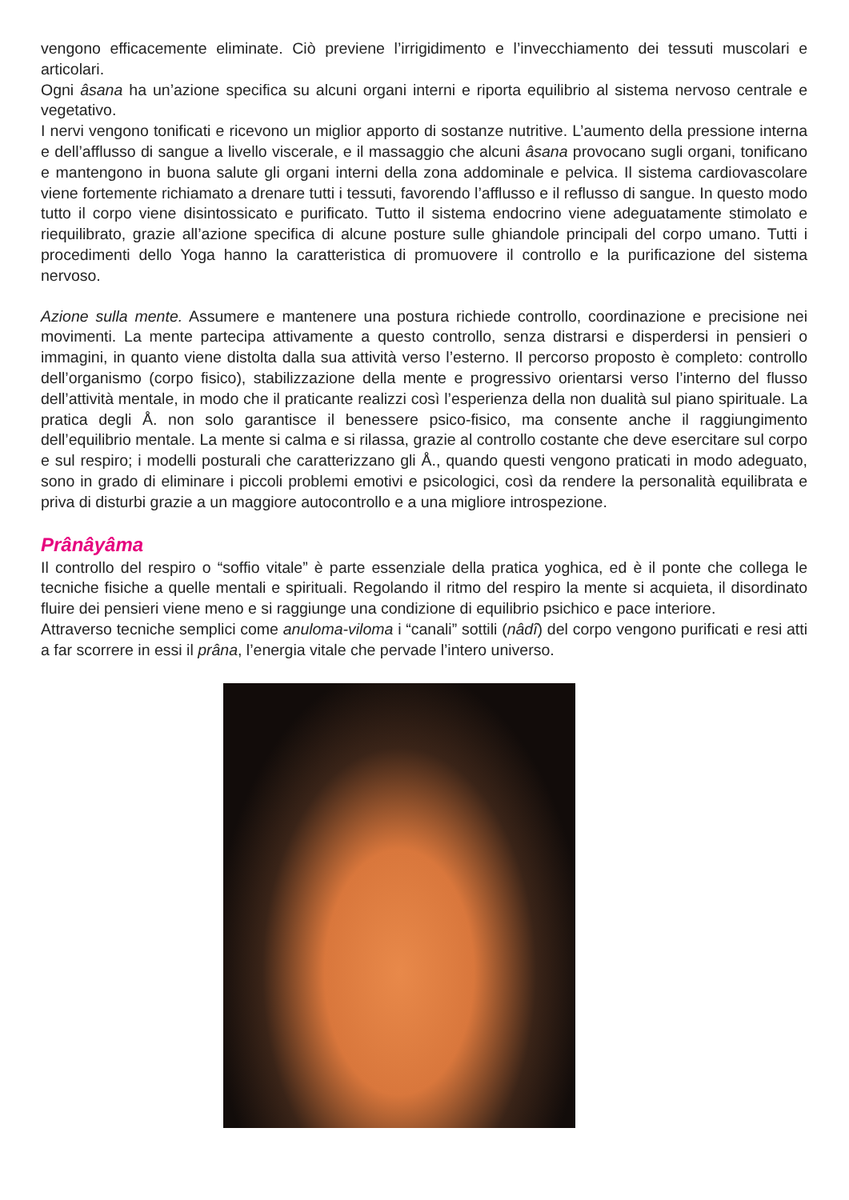vengono efficacemente eliminate. Ciò previene l’irrigidimento e l’invecchiamento dei tessuti muscolari e articolari.
Ogni âsana ha un’azione specifica su alcuni organi interni e riporta equilibrio al sistema nervoso centrale e vegetativo.
I nervi vengono tonificati e ricevono un miglior apporto di sostanze nutritive. L’aumento della pressione interna e dell’afflusso di sangue a livello viscerale, e il massaggio che alcuni âsana provocano sugli organi, tonificano e mantengono in buona salute gli organi interni della zona addominale e pelvica. Il sistema cardiovascolare viene fortemente richiamato a drenare tutti i tessuti, favorendo l’afflusso e il reflusso di sangue. In questo modo tutto il corpo viene disintossicato e purificato. Tutto il sistema endocrino viene adeguatamente stimolato e riequilibrato, grazie all’azione specifica di alcune posture sulle ghiandole principali del corpo umano. Tutti i procedimenti dello Yoga hanno la caratteristica di promuovere il controllo e la purificazione del sistema nervoso.
Azione sulla mente. Assumere e mantenere una postura richiede controllo, coordinazione e precisione nei movimenti. La mente partecipa attivamente a questo controllo, senza distrarsi e disperdersi in pensieri o immagini, in quanto viene distolta dalla sua attività verso l’esterno. Il percorso proposto è completo: controllo dell’organismo (corpo fisico), stabilizzazione della mente e progressivo orientarsi verso l’interno del flusso dell’attività mentale, in modo che il praticante realizzi così l’esperienza della non dualità sul piano spirituale. La pratica degli Å. non solo garantisce il benessere psico-fisico, ma consente anche il raggiungimento dell’equilibrio mentale. La mente si calma e si rilassa, grazie al controllo costante che deve esercitare sul corpo e sul respiro; i modelli posturali che caratterizzano gli Å., quando questi vengono praticati in modo adeguato, sono in grado di eliminare i piccoli problemi emotivi e psicologici, così da rendere la personalità equilibrata e priva di disturbi grazie a un maggiore autocontrollo e a una migliore introspezione.
Prânâyâma
Il controllo del respiro o “soffio vitale” è parte essenziale della pratica yoghica, ed è il ponte che collega le tecniche fisiche a quelle mentali e spirituali. Regolando il ritmo del respiro la mente si acquieta, il disordinato fluire dei pensieri viene meno e si raggiunge una condizione di equilibrio psichico e pace interiore.
Attraverso tecniche semplici come anuloma-viloma i “canali” sottili (nâdî) del corpo vengono purificati e resi atti a far scorrere in essi il prâna, l’energia vitale che pervade l’intero universo.